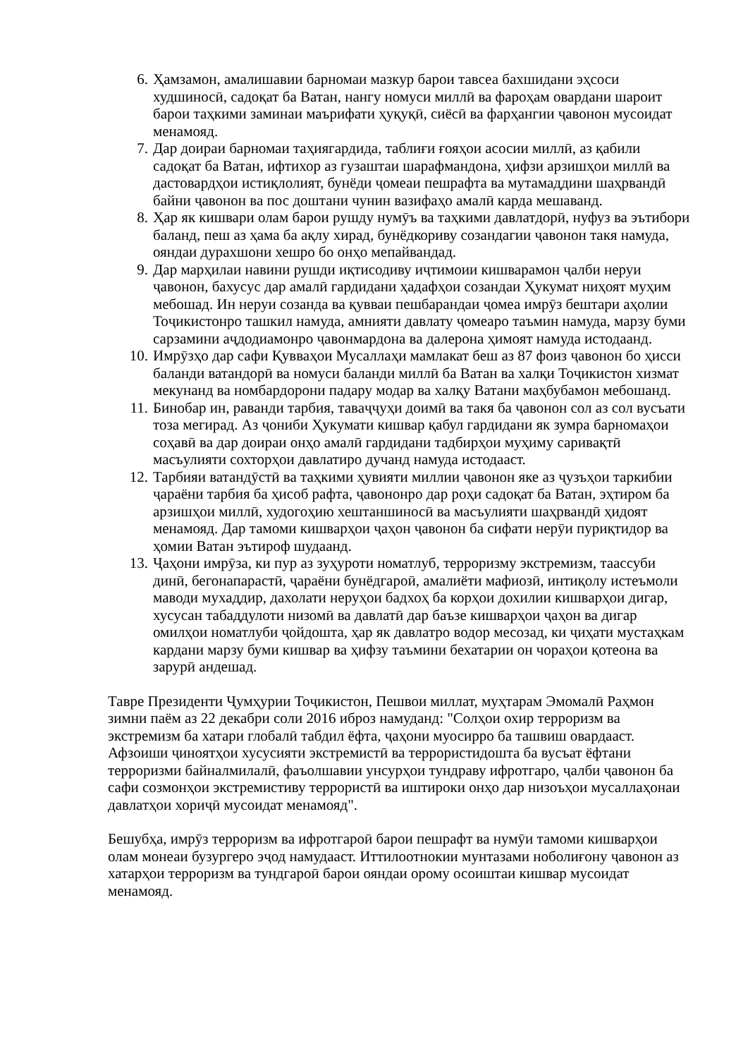6. Ҳамзамон, амалишавии барномаи мазкур барои тавсеа бахшидани эҳсоси худшиносӣ, садоқат ба Ватан, нангу номуси миллӣ ва фароҳам овардани шароит барои таҳкими заминаи маърифати ҳуқуқӣ, сиёсӣ ва фарҳангии ҷавонон мусоидат менамояд.
7. Дар доираи барномаи таҳиягардида, таблиғи ғояҳои асосии миллӣ, аз қабили садоқат ба Ватан, ифтихор аз гузаштаи шарафмандона, ҳифзи арзишҳои миллӣ ва дастовардҳои истиқлолият, бунёди ҷомеаи пешрафта ва мутамаддини шаҳрвандӣ байни ҷавонон ва пос доштани чунин вазифаҳо амалӣ карда мешаванд.
8. Ҳар як кишвари олам барои рушду нумӯъ ва таҳкими давлатдорӣ, нуфуз ва эътибори баланд, пеш аз ҳама ба ақлу хирад, бунёдкориву созандагии ҷавонон такя намуда, ояндаи дурахшони хешро бо онҳо мепайвандад.
9. Дар марҳилаи навини рушди иқтисодиву иҷтимоии кишварамон ҷалби неруи ҷавонон, бахусус дар амалӣ гардидани ҳадафҳои созандаи Ҳукумат ниҳоят муҳим мебошад. Ин неруи созанда ва қувваи пешбарандаи ҷомеа имрӯз бештари аҳолии Тоҷикистонро ташкил намуда, амнияти давлату ҷомеаро таъмин намуда, марзу буми сарзамини аҷдодиамонро ҷавонмардона ва далерона ҳимоят намуда истодаанд.
10. Имрӯзҳо дар сафи Қувваҳои Мусаллаҳи мамлакат беш аз 87 фоиз ҷавонон бо ҳисси баланди ватандорӣ ва номуси баланди миллӣ ба Ватан ва халқи Тоҷикистон хизмат мекунанд ва номбардорони падару модар ва халқу Ватани маҳбубамон мебошанд.
11. Бинобар ин, раванди тарбия, таваҷҷуҳи доимӣ ва такя ба ҷавонон сол аз сол вусъати тоза мегирад. Аз ҷониби Ҳукумати кишвар қабул гардидани як зумра барномаҳои соҳавӣ ва дар доираи онҳо амалӣ гардидани тадбирҳои муҳиму саривақтӣ масъулияти сохторҳои давлатиро дучанд намуда истодааст.
12. Тарбияи ватандӯстӣ ва таҳкими ҳувияти миллии ҷавонон яке аз ҷузъҳои таркибии ҷараёни тарбия ба ҳисоб рафта, ҷавононро дар роҳи садоқат ба Ватан, эҳтиром ба арзишҳои миллӣ, худогоҳию хештаншиносӣ ва масъулияти шаҳрвандӣ ҳидоят менамояд. Дар тамоми кишварҳои ҷаҳон ҷавонон ба сифати нерӯи пуриқтидор ва ҳомии Ватан эътироф шудаанд.
13. Ҷаҳони имрӯза, ки пур аз зуҳуроти номатлуб, терроризму экстремизм, таассуби динӣ, бегонапарастӣ, ҷараёни бунёдгароӣ, амалиёти мафиозӣ, интиқолу истеъмоли маводи мухаддир, дахолати неруҳои бадхоҳ ба корҳои дохилии кишварҳои дигар, хусусан табаддулоти низомӣ ва давлатӣ дар баъзе кишварҳои ҷаҳон ва дигар омилҳои номатлуби ҷойдошта, ҳар як давлатро водор месозад, ки ҷиҳати мустаҳкам кардани марзу буми кишвар ва ҳифзу таъмини бехатарии он чораҳои қотеона ва зарурӣ андешад.
Тавре Президенти Ҷумҳурии Тоҷикистон, Пешвои миллат, муҳтарам Эмомалӣ Раҳмон зимни паём аз 22 декабри соли 2016 иброз намуданд: "Солҳои охир терроризм ва экстремизм ба хатари глобалӣ табдил ёфта, ҷаҳони муосирро ба ташвиш овардааст. Афзоиши ҷиноятҳои хусусияти экстремистӣ ва террористидошта ба вусъат ёфтани терроризми байналмилалӣ, фаъолшавии унсурҳои тундраву ифротгаро, ҷалби ҷавонон ба сафи созмонҳои экстремистиву террористӣ ва иштироки онҳо дар низоъҳои мусаллаҳонаи давлатҳои хориҷӣ мусоидат менамояд".
Бешубҳа, имрӯз терроризм ва ифротгароӣ барои пешрафт ва нумӯи тамоми кишварҳои олам монеаи бузургеро эҷод намудааст. Иттилоотнокии мунтазами ноболиғону ҷавонон аз хатарҳои терроризм ва тундгароӣ барои ояндаи орому осоиштаи кишвар мусоидат менамояд.